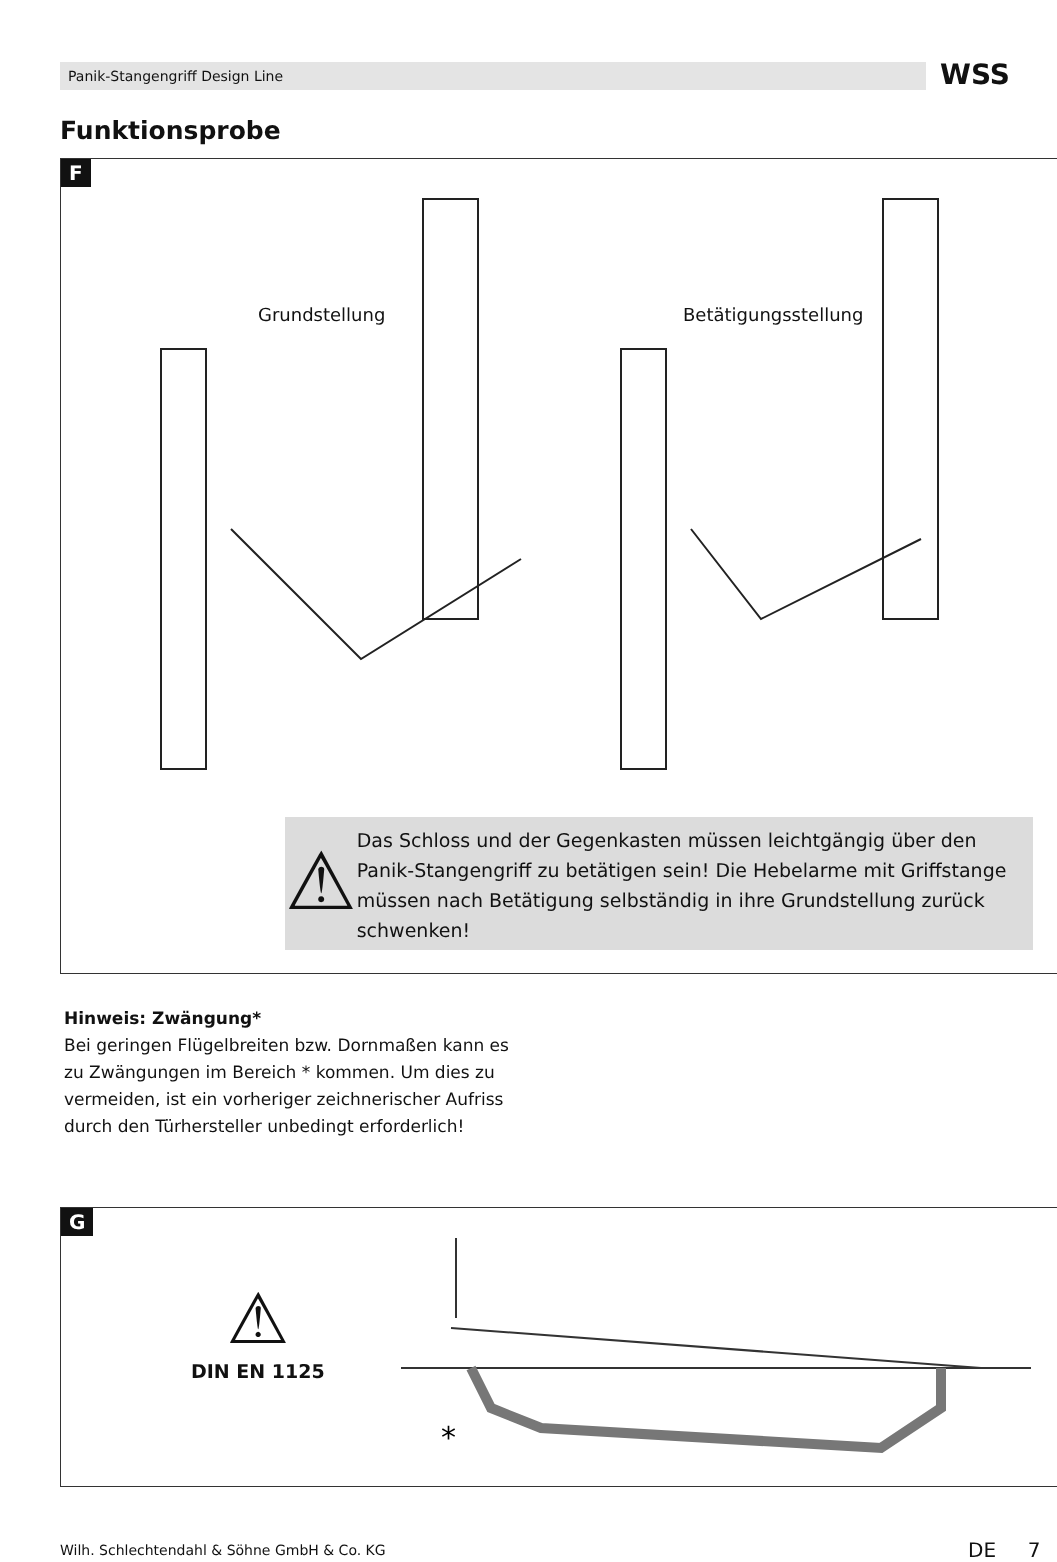Panik-Stangengriff Design Line WSS
Funktionsprobe
F
Grundstellung Betätigungsstellung
⚠
Das Schloss und der Gegenkasten müssen leichtgängig über den Panik-Stangengriff zu betätigen sein! Die Hebelarme mit Griffstange müssen nach Betätigung selbständig in ihre Grundstellung zurück schwenken!
Hinweis: Zwängung*
Bei geringen Flügelbreiten bzw. Dornmaßen kann es zu Zwängungen im Bereich * kommen. Um dies zu vermeiden, ist ein vorheriger zeichnerischer Aufriss durch den Türhersteller unbedingt erforderlich!
G
⚠
DIN EN 1125
*
Wilh. Schlechtendahl & Söhne GmbH & Co. KG
DE 7